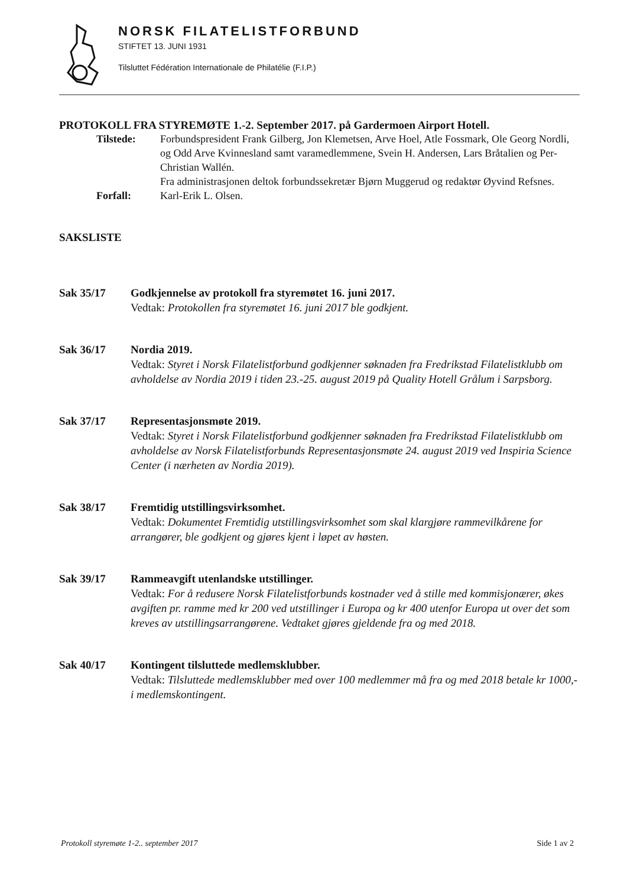NORSK FILATELISTFORBUND
STIFTET 13. JUNI 1931
Tilsluttet Fédération Internationale de Philatélie (F.I.P.)
PROTOKOLL FRA STYREMØTE 1.-2. September 2017. på Gardermoen Airport Hotell.
Tilstede:
Forbundspresident Frank Gilberg, Jon Klemetsen, Arve Hoel, Atle Fossmark, Ole Georg Nordli, og Odd Arve Kvinnesland samt varamedlemmene, Svein H. Andersen, Lars Bråtalien og Per-Christian Wallén.
Fra administrasjonen deltok forbundssekretær Bjørn Muggerud og redaktør Øyvind Refsnes.
Forfall:
Karl-Erik L. Olsen.
SAKSLISTE
Sak 35/17
Godkjennelse av protokoll fra styremøtet 16. juni 2017.
Vedtak: Protokollen fra styremøtet 16. juni 2017 ble godkjent.
Sak 36/17
Nordia 2019.
Vedtak: Styret i Norsk Filatelistforbund godkjenner søknaden fra Fredrikstad Filatelistklubb om avholdelse av Nordia 2019 i tiden 23.-25. august 2019 på Quality Hotell Grålum i Sarpsborg.
Sak 37/17
Representasjonsmøte 2019.
Vedtak: Styret i Norsk Filatelistforbund godkjenner søknaden fra Fredrikstad Filatelistklubb om avholdelse av Norsk Filatelistforbunds Representasjonsmøte 24. august 2019 ved Inspiria Science Center (i nærheten av Nordia 2019).
Sak 38/17
Fremtidig utstillingsvirksomhet.
Vedtak: Dokumentet Fremtidig utstillingsvirksomhet som skal klargjøre rammevilkårene for arrangører, ble godkjent og gjøres kjent i løpet av høsten.
Sak 39/17
Rammeavgift utenlandske utstillinger.
Vedtak: For å redusere Norsk Filatelistforbunds kostnader ved å stille med kommisjonærer, økes avgiften pr. ramme med kr 200 ved utstillinger i Europa og kr 400 utenfor Europa ut over det som kreves av utstillingsarrangørene. Vedtaket gjøres gjeldende fra og med 2018.
Sak 40/17
Kontingent tilsluttede medlemsklubber.
Vedtak: Tilsluttede medlemsklubber med over 100 medlemmer må fra og med 2018 betale kr 1000,- i medlemskontingent.
Protokoll styremøte 1-2.. september 2017 Side 1 av 2